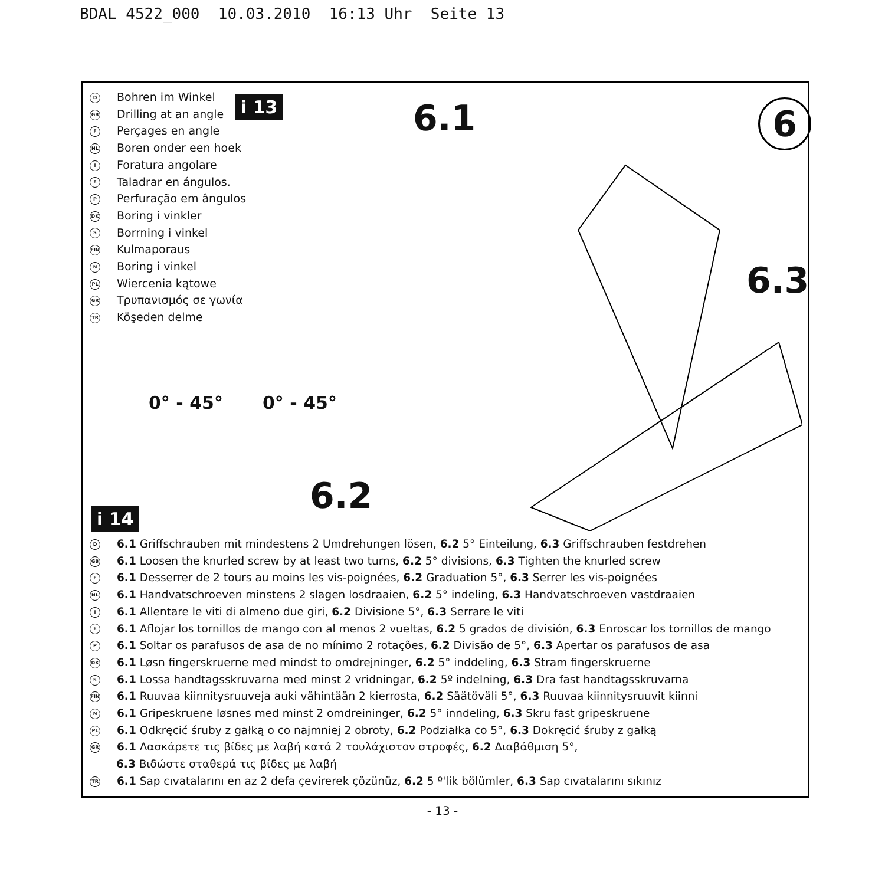BDAL 4522_000 10.03.2010 16:13 Uhr Seite 13
D Bohren im Winkel
GB Drilling at an angle
F Perçages en angle
NL Boren onder een hoek
I Foratura angolare
E Taladrar en ángulos.
P Perfuração em ângulos
DK Boring i vinkler
S Borrning i vinkel
FIN Kulmaporaus
N Boring i vinkel
PL Wiercenia kątowe
GR Τρυπανισμός σε γωνία
TR Köşeden delme
i 13 6.1 6
6.3
0° - 45° 0° - 45°
6.2
i 14
D 6.1 Griffschrauben mit mindestens 2 Umdrehungen lösen, 6.2 5° Einteilung, 6.3 Griffschrauben festdrehen
GB 6.1 Loosen the knurled screw by at least two turns, 6.2 5° divisions, 6.3 Tighten the knurled screw
F 6.1 Desserrer de 2 tours au moins les vis-poignées, 6.2 Graduation 5°, 6.3 Serrer les vis-poignées
NL 6.1 Handvatschroeven minstens 2 slagen losdraaien, 6.2 5° indeling, 6.3 Handvatschroeven vastdraaien
I 6.1 Allentare le viti di almeno due giri, 6.2 Divisione 5°, 6.3 Serrare le viti
E 6.1 Aflojar los tornillos de mango con al menos 2 vueltas, 6.2 5 grados de división, 6.3 Enroscar los tornillos de mango
P 6.1 Soltar os parafusos de asa de no mínimo 2 rotações, 6.2 Divisão de 5°, 6.3 Apertar os parafusos de asa
DK 6.1 Løsn fingerskruerne med mindst to omdrejninger, 6.2 5° inddeling, 6.3 Stram fingerskruerne
S 6.1 Lossa handtagsskruvarna med minst 2 vridningar, 6.2 5º indelning, 6.3 Dra fast handtagsskruvarna
FIN 6.1 Ruuvaa kiinnitysruuveja auki vähintään 2 kierrosta, 6.2 Säätöväli 5°, 6.3 Ruuvaa kiinnitysruuvit kiinni
N 6.1 Gripeskruene løsnes med minst 2 omdreininger, 6.2 5° inndeling, 6.3 Skru fast gripeskruene
PL 6.1 Odkręcić śruby z gałką o co najmniej 2 obroty, 6.2 Podziałka co 5°, 6.3 Dokręcić śruby z gałką
GR 6.1 Λασκάρετε τις βίδες με λαβή κατά 2 τουλάχιστον στροφές, 6.2 Διαβάθμιση 5°,
6.3 Βιδώστε σταθερά τις βίδες με λαβή
TR 6.1 Sap cıvatalarını en az 2 defa çevirerek çözünüz, 6.2 5 º'lik bölümler, 6.3 Sap cıvatalarını sıkınız
- 13 -